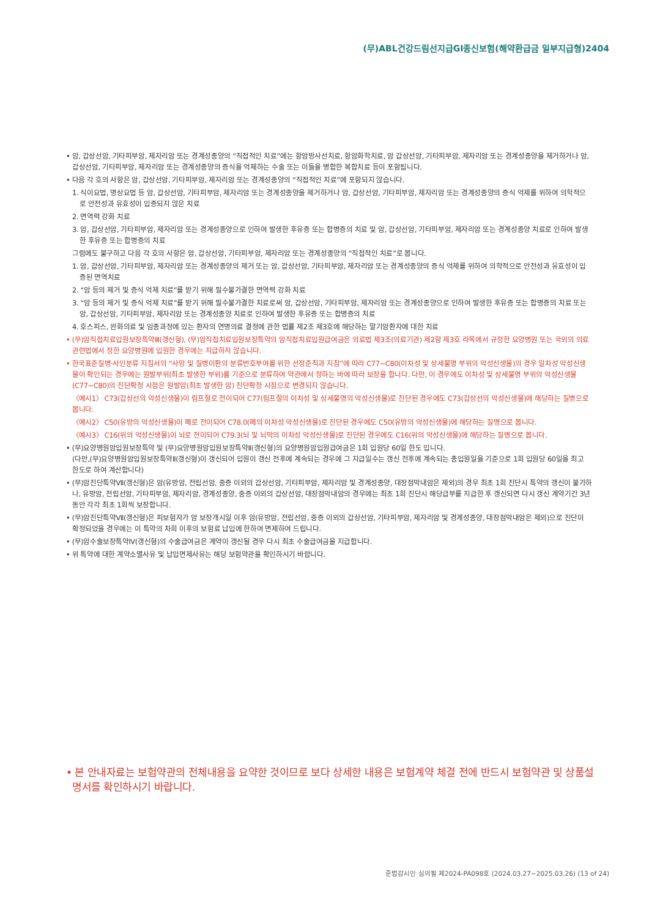(무)ABL건강드림선지급GI종신보험(해약환급금 일부지급형)2404
• 암, 갑상선암, 기타피부암, 제자리암 또는 경계성종양의 “직접적인 치료”에는 항암방사선치료, 항암화학치료, 암 갑상선암, 기타피부암, 제자리암 또는 경계성종양을 제거하거나 암, 갑상선암, 기타피부암, 제자리암 또는 경계성종양의 증식을 억제하는 수술 또는 이들을 병합한 복합치료 등이 포함됩니다.
• 다음 각 호의 사항은 암, 갑상선암, 기타피부암, 제자리암 또는 경계성종양의 “직접적인 치료”에 포함되지 않습니다.
1. 식이요법, 명상요법 등 암, 갑상선암, 기타피부암, 제자리암 또는 경계성종양을 제거하거나 암, 갑상선암, 기타피부암, 제자리암 또는 경계성종양의 증식 억제를 위하여 의학적으로 안전성과 유효성이 입증되지 않은 치료
2. 면역력 강화 치료
3. 암, 갑상선암, 기타피부암, 제자리암 또는 경계성종양으로 인하여 발생한 후유증 또는 합병증의 치료 및 암, 갑상선암, 기타피부암, 제자리암 또는 경계성종양 치료로 인하여 발생한 후유증 또는 합병증의 치료
그럼에도 불구하고 다음 각 호의 사항은 암, 갑상선암, 기타피부암, 제자리암 또는 경계성종양의 “직접적인 치료”로 봅니다.
1. 암, 갑상선암, 기타피부암, 제자리암 또는 경계성종양의 제거 또는 암, 갑상선암, 기타피부암, 제자리암 또는 경계성종양의 증식 억제를 위하여 의학적으로 안전성과 유효성이 입증된 면역치료
2. “암 등의 제거 및 증식 억제 치료”를 받기 위해 필수불가결한 면역력 강화 치료
3. “암 등의 제거 및 증식 억제 치료”를 받기 위해 필수불가결한 치료로써 암, 갑상선암, 기타피부암, 제자리암 또는 경계성종양으로 인하여 발생한 후유증 또는 합병증의 치료 또는 암, 갑상선암, 기타피부암, 제자리암 또는 경계성종양 치료로 인하여 발생한 후유증 또는 합병증의 치료
4. 호스피스, 완화의료 및 임종과정에 있는 환자의 연명의료 결정에 관한 법률 제2조 제3호에 해당하는 말기암환자에 대한 치료
• (무)암직접치료입원보장특약Ⅲ(갱신형), (무)암직접치료입원보장특약의 암직접치료입원급여금은 의료법 제3조(의료기관) 제2항 제3호 라목에서 규정한 요양병원 또는 국외의 의료관련법에서 정한 요양병원에 입원한 경우에는 지급하지 않습니다.
• 한국표준질병·사인분류 지침서의 “사망 및 질병이환의 분류번호부여를 위한 선정준칙과 지침”에 따라 C77~C80(이차성 및 상세불명 부위의 악성신생물)의 경우 일차성 악성신생물이 확인되는 경우에는 원발부위(최초 발생한 부위)를 기준으로 분류하여 약관에서 정하는 바에 따라 보장을 합니다. 다만, 이 경우에도 이차성 및 상세불명 부위의 악성신생물(C77~C80)의 진단확정 시점은 원발암(최초 발생한 암) 진단확정 시점으로 변경되지 않습니다.
〈예시1〉 C73(갑상선의 악성신생물)이 림프절로 전이되어 C77(림프절의 이차성 및 상세불명의 악성신생물)로 진단된 경우에도 C73(갑상선의 악성신생물)에 해당하는 질병으로 봅니다.
〈예시2〉 C50(유방의 악성신생물)이 폐로 전이되어 C78.0(폐의 이차성 악성신생물)로 진단된 경우에도 C50(유방의 악성신생물)에 해당하는 질병으로 봅니다.
〈예시3〉 C16(위의 악성신생물)이 뇌로 전이되어 C79.3(뇌 및 뇌막의 이차성 악성신생물)로 진단된 경우에도 C16(위의 악성신생물)에 해당하는 질병으로 봅니다.
• (무)요양병원암입원보장특약 및 (무)요양병원암입원보장특약Ⅱ(갱신형)의 요양병원암입원급여금은 1회 입원당 60일 한도 입니다.
(다만,(무)요양병원암입원보장특약Ⅱ(갱신형)이 갱신되어 입원이 갱신 전후에 계속되는 경우에 그 지급일수는 갱신 전후에 계속되는 총입원일을 기준으로 1회 입원당 60일을 최고 한도로 하여 계산합니다)
• (무)암진단특약Ⅶ(갱신형)은 암(유방암, 전립선암, 중증 이외의 갑상선암, 기타피부암, 제자리암 및 경계성종양, 대장점막내암은 제외)의 경우 최초 1회 진단시 특약의 갱신이 불가하나, 유방암, 전립선암, 기타피부암, 제자리암, 경계성종양, 중증 이외의 갑상선암, 대장점막내암의 경우에는 최초 1회 진단시 해당급부를 지급한 후 갱신되면 다시 갱신 계약기간 3년 동안 각각 최초 1회씩 보장합니다.
• (무)암진단특약Ⅶ(갱신형)은 피보험자가 암 보장개시일 이후 암(유방암, 전립선암, 중증 이외의 갑상선암, 기타피부암, 제자리암 및 경계성종양, 대장점막내암은 제외)으로 진단이 확정되었을 경우에는 이 특약의 차회 이후의 보험료 납입에 한하여 면제하여 드립니다.
• (무)암수술보장특약Ⅳ(갱신형)의 수술급여금은 계약이 갱신될 경우 다시 최초 수술급여금을 지급합니다.
• 위 특약에 대한 계약소멸사유 및 납입면제사유는 해당 보험약관을 확인하시기 바랍니다.
• 본 안내자료는 보험약관의 전체내용을 요약한 것이므로 보다 상세한 내용은 보험계약 체결 전에 반드시 보험약관 및 상품설명서를 확인하시기 바랍니다.
준법감시인 심의필 제2024-PA098호 (2024.03.27~2025.03.26) (13 of 24)